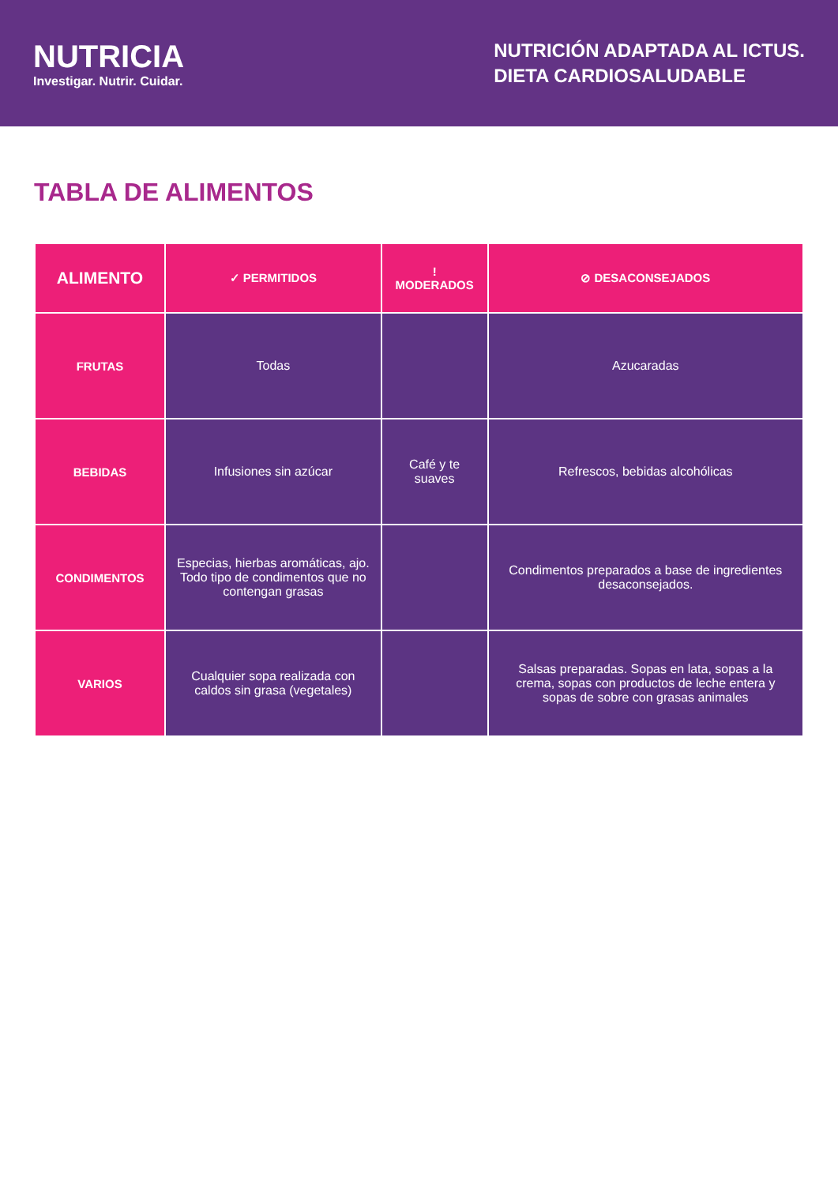NUTRICIA
Investigar. Nutrir. Cuidar.
NUTRICIÓN ADAPTADA AL ICTUS.
DIETA CARDIOSALUDABLE
TABLA DE ALIMENTOS
| ALIMENTO | ✓ PERMITIDOS | ! MODERADOS | ⊘ DESACONSEJADOS |
| --- | --- | --- | --- |
| FRUTAS | Todas | | Azucaradas |
| BEBIDAS | Infusiones sin azúcar | Café y te suaves | Refrescos, bebidas alcohólicas |
| CONDIMENTOS | Especias, hierbas aromáticas, ajo. Todo tipo de condimentos que no contengan grasas | | Condimentos preparados a base de ingredientes desaconsejados. |
| VARIOS | Cualquier sopa realizada con caldos sin grasa (vegetales) | | Salsas preparadas. Sopas en lata, sopas a la crema, sopas con productos de leche entera y sopas de sobre con grasas animales |